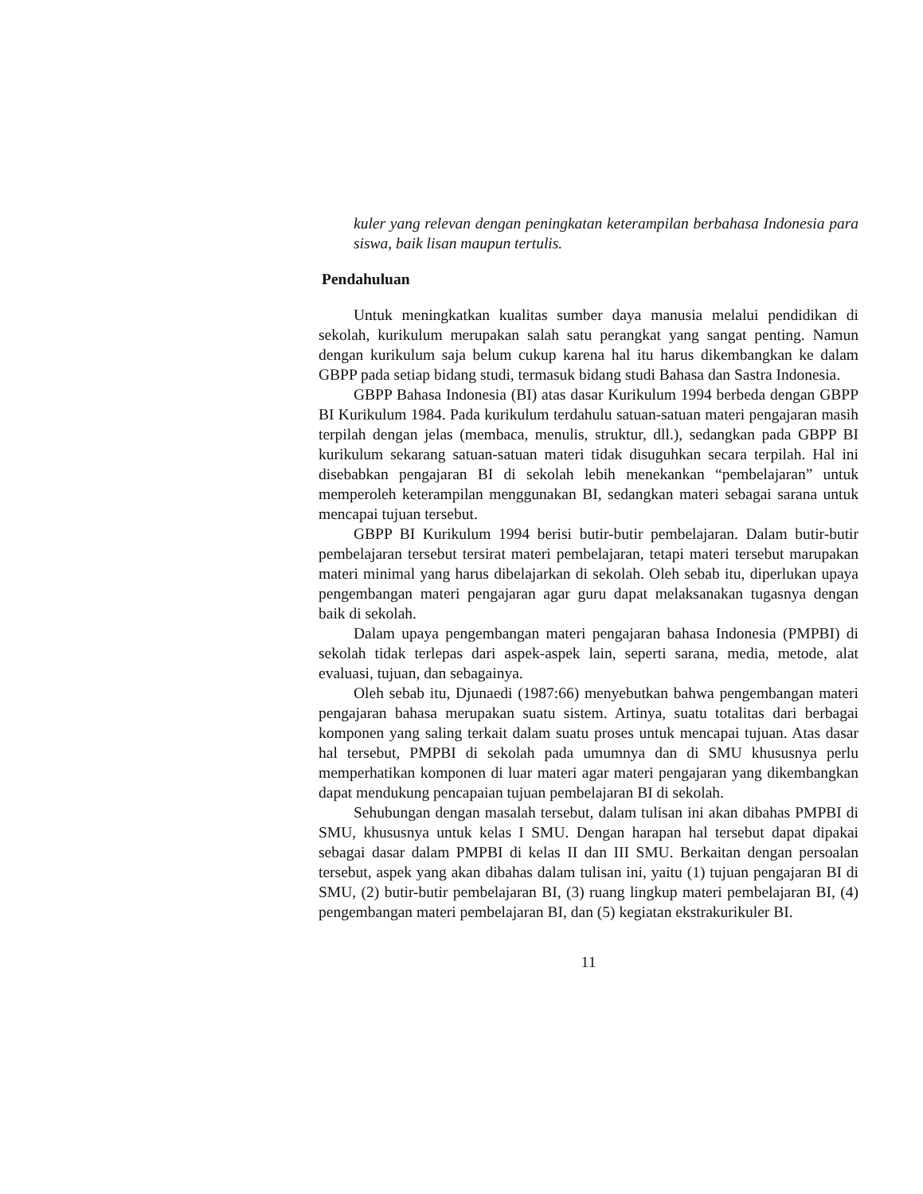kuler yang relevan dengan peningkatan keterampilan berbahasa Indonesia para siswa, baik lisan maupun tertulis.
Pendahuluan
Untuk meningkatkan kualitas sumber daya manusia melalui pendidikan di sekolah, kurikulum merupakan salah satu perangkat yang sangat penting. Namun dengan kurikulum saja belum cukup karena hal itu harus dikembangkan ke dalam GBPP pada setiap bidang studi, termasuk bidang studi Bahasa dan Sastra Indonesia.
GBPP Bahasa Indonesia (BI) atas dasar Kurikulum 1994 berbeda dengan GBPP BI Kurikulum 1984. Pada kurikulum terdahulu satuan-satuan materi pengajaran masih terpilah dengan jelas (membaca, menulis, struktur, dll.), sedangkan pada GBPP BI kurikulum sekarang satuan-satuan materi tidak disuguhkan secara terpilah. Hal ini disebabkan pengajaran BI di sekolah lebih menekankan “pembelajaran” untuk memperoleh keterampilan menggunakan BI, sedangkan materi sebagai sarana untuk mencapai tujuan tersebut.
GBPP BI Kurikulum 1994 berisi butir-butir pembelajaran. Dalam butir-butir pembelajaran tersebut tersirat materi pembelajaran, tetapi materi tersebut marupakan materi minimal yang harus dibelajarkan di sekolah. Oleh sebab itu, diperlukan upaya pengembangan materi pengajaran agar guru dapat melaksanakan tugasnya dengan baik di sekolah.
Dalam upaya pengembangan materi pengajaran bahasa Indonesia (PMPBI) di sekolah tidak terlepas dari aspek-aspek lain, seperti sarana, media, metode, alat evaluasi, tujuan, dan sebagainya.
Oleh sebab itu, Djunaedi (1987:66) menyebutkan bahwa pengembangan materi pengajaran bahasa merupakan suatu sistem. Artinya, suatu totalitas dari berbagai komponen yang saling terkait dalam suatu proses untuk mencapai tujuan. Atas dasar hal tersebut, PMPBI di sekolah pada umumnya dan di SMU khususnya perlu memperhatikan komponen di luar materi agar materi pengajaran yang dikembangkan dapat mendukung pencapaian tujuan pembelajaran BI di sekolah.
Sehubungan dengan masalah tersebut, dalam tulisan ini akan dibahas PMPBI di SMU, khususnya untuk kelas I SMU. Dengan harapan hal tersebut dapat dipakai sebagai dasar dalam PMPBI di kelas II dan III SMU. Berkaitan dengan persoalan tersebut, aspek yang akan dibahas dalam tulisan ini, yaitu (1) tujuan pengajaran BI di SMU, (2) butir-butir pembelajaran BI, (3) ruang lingkup materi pembelajaran BI, (4) pengembangan materi pembelajaran BI, dan (5) kegiatan ekstrakurikuler BI.
11